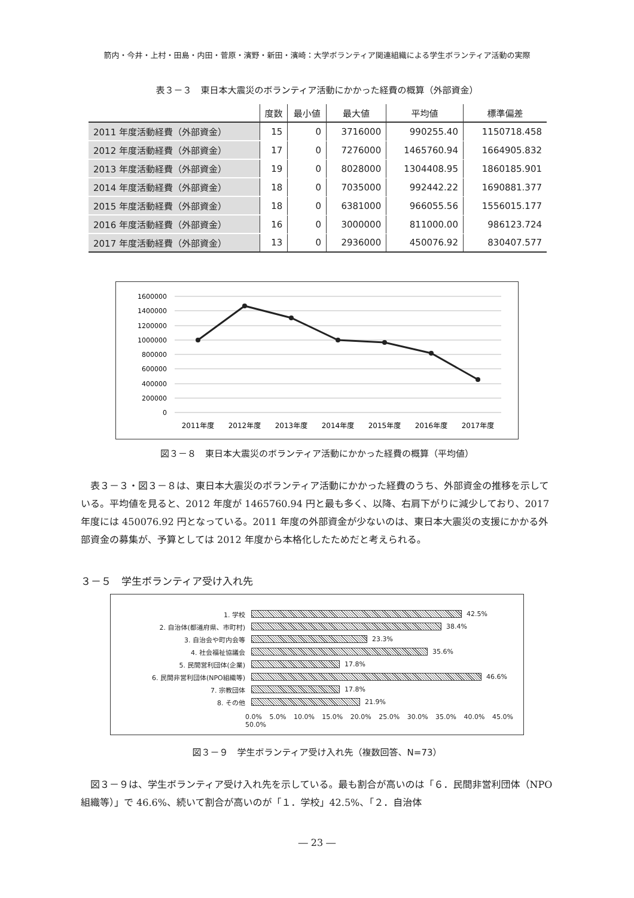箭内・今井・上村・田島・内田・菅原・濱野・新田・濱崎：大学ボランティア関連組織による学生ボランティア活動の実際
表３－３　東日本大震災のボランティア活動にかかった経費の概算（外部資金）
| | 度数 | 最小値 | 最大値 | 平均値 | 標準偏差 |
| --- | --- | --- | --- | --- | --- |
| 2011 年度活動経費（外部資金） | 15 | 0 | 3716000 | 990255.40 | 1150718.458 |
| 2012 年度活動経費（外部資金） | 17 | 0 | 7276000 | 1465760.94 | 1664905.832 |
| 2013 年度活動経費（外部資金） | 19 | 0 | 8028000 | 1304408.95 | 1860185.901 |
| 2014 年度活動経費（外部資金） | 18 | 0 | 7035000 | 992442.22 | 1690881.377 |
| 2015 年度活動経費（外部資金） | 18 | 0 | 6381000 | 966055.56 | 1556015.177 |
| 2016 年度活動経費（外部資金） | 16 | 0 | 3000000 | 811000.00 | 986123.724 |
| 2017 年度活動経費（外部資金） | 13 | 0 | 2936000 | 450076.92 | 830407.577 |
1600000
1400000
1200000
1000000
800000
600000
400000
200000
0
2011年度
2012年度
2013年度
2014年度
2015年度
2016年度
2017年度
図３－８　東日本大震災のボランティア活動にかかった経費の概算（平均値）
表３－３・図３－８は、東日本大震災のボランティア活動にかかった経費のうち、外部資金の推移を示している。平均値を見ると、2012 年度が 1465760.94 円と最も多く、以降、右肩下がりに減少しており、2017 年度には 450076.92 円となっている。2011 年度の外部資金が少ないのは、東日本大震災の支援にかかる外部資金の募集が、予算としては 2012 年度から本格化したためだと考えられる。
３－５　学生ボランティア受け入れ先
1. 学校 42.5%
2. 自治体(都道府県、市町村) 38.4%
3. 自治会や町内会等 23.3%
4. 社会福祉協議会 35.6%
5. 民間営利団体(企業) 17.8%
6. 民間非営利団体(NPO組織等) 46.6%
7. 宗教団体 17.8%
8. その他 21.9%
0.0% 5.0% 10.0% 15.0% 20.0% 25.0% 30.0% 35.0% 40.0% 45.0% 50.0%
図３－９　学生ボランティア受け入れ先（複数回答、N=73）
図３－９は、学生ボランティア受け入れ先を示している。最も割合が高いのは「６．民間非営利団体（NPO 組織等）」で 46.6%、続いて割合が高いのが「１．学校」42.5%、「２．自治体
― 23 ―